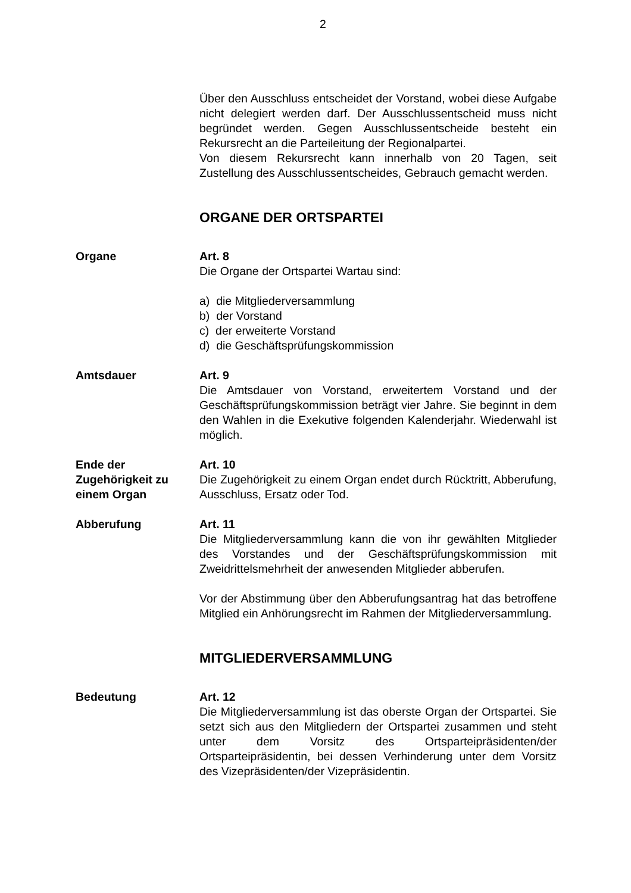2
Über den Ausschluss entscheidet der Vorstand, wobei diese Aufgabe nicht delegiert werden darf. Der Ausschlussentscheid muss nicht begründet werden. Gegen Ausschlussentscheide besteht ein Rekursrecht an die Parteileitung der Regionalpartei.
Von diesem Rekursrecht kann innerhalb von 20 Tagen, seit Zustellung des Ausschlussentscheides, Gebrauch gemacht werden.
ORGANE DER ORTSPARTEI
Organe Art. 8
Die Organe der Ortspartei Wartau sind:
a) die Mitgliederversammlung
b) der Vorstand
c) der erweiterte Vorstand
d) die Geschäftsprüfungskommission
Amtsdauer Art. 9
Die Amtsdauer von Vorstand, erweitertem Vorstand und der Geschäftsprüfungskommission beträgt vier Jahre. Sie beginnt in dem den Wahlen in die Exekutive folgenden Kalenderjahr. Wiederwahl ist möglich.
Ende der
Zugehörigkeit zu
einem Organ
Art. 10
Die Zugehörigkeit zu einem Organ endet durch Rücktritt, Abberufung, Ausschluss, Ersatz oder Tod.
Abberufung Art. 11
Die Mitgliederversammlung kann die von ihr gewählten Mitglieder des Vorstandes und der Geschäftsprüfungskommission mit Zweidrittelsmehrheit der anwesenden Mitglieder abberufen.
Vor der Abstimmung über den Abberufungsantrag hat das betroffene Mitglied ein Anhörungsrecht im Rahmen der Mitgliederversammlung.
MITGLIEDERVERSAMMLUNG
Bedeutung Art. 12
Die Mitgliederversammlung ist das oberste Organ der Ortspartei. Sie setzt sich aus den Mitgliedern der Ortspartei zusammen und steht unter dem Vorsitz des Ortsparteipräsidenten/der Ortsparteipräsidentin, bei dessen Verhinderung unter dem Vorsitz des Vizepräsidenten/der Vizepräsidentin.